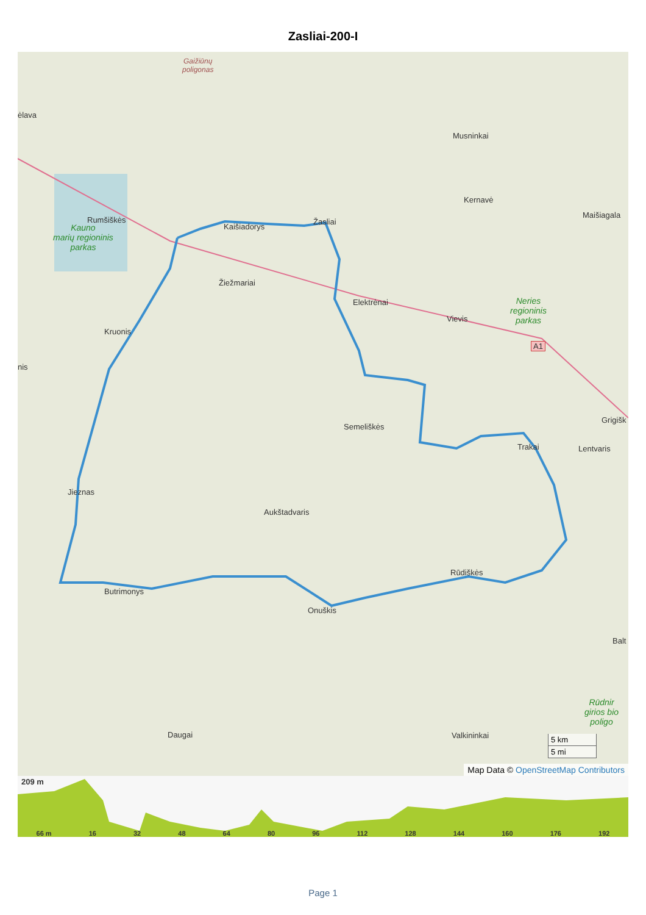Zasliai-200-I
ėlava
Musninkai
Kernavė
Maišiagala
Rumšiškės
Kaišiadorys
Žasliai
Žiežmariai
Elektrėnai
Vievis
Kruonis
nis
Semeliškės
Grigišk
Lentvaris
Trakai
Jieznas
Aukštadvaris
Rūdiškės
Butrimonys
Onuškis
Balt
Daugai Valkininkai
A1
Gaižiūnų
poligonas
Kauno
marių regioninis
parkas
Neries
regioninis
parkas
Rūdnir
girios bio
poligo
5 km
5 mi
Map Data © OpenStreetMap Contributors
209 m
66 m 16 32 48 64 80 96 112 128 144 160 176 192
Page 1